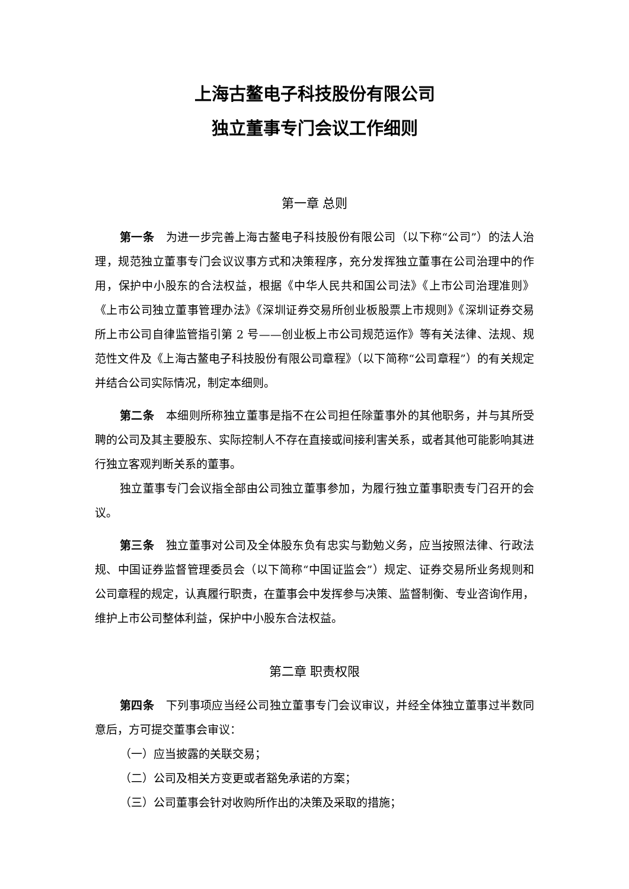上海古鳌电子科技股份有限公司
独立董事专门会议工作细则
第一章 总则
第一条　为进一步完善上海古鳌电子科技股份有限公司（以下称“公司”）的法人治理，规范独立董事专门会议议事方式和决策程序，充分发挥独立董事在公司治理中的作用，保护中小股东的合法权益，根据《中华人民共和国公司法》《上市公司治理准则》《上市公司独立董事管理办法》《深圳证券交易所创业板股票上市规则》《深圳证券交易所上市公司自律监管指引第 2 号——创业板上市公司规范运作》等有关法律、法规、规范性文件及《上海古鳌电子科技股份有限公司章程》（以下简称“公司章程”）的有关规定并结合公司实际情况，制定本细则。
第二条　本细则所称独立董事是指不在公司担任除董事外的其他职务，并与其所受聘的公司及其主要股东、实际控制人不存在直接或间接利害关系，或者其他可能影响其进行独立客观判断关系的董事。
独立董事专门会议指全部由公司独立董事参加，为履行独立董事职责专门召开的会议。
第三条　独立董事对公司及全体股东负有忠实与勤勉义务，应当按照法律、行政法规、中国证券监督管理委员会（以下简称“中国证监会”）规定、证券交易所业务规则和公司章程的规定，认真履行职责，在董事会中发挥参与决策、监督制衡、专业咨询作用，维护上市公司整体利益，保护中小股东合法权益。
第二章 职责权限
第四条　下列事项应当经公司独立董事专门会议审议，并经全体独立董事过半数同意后，方可提交董事会审议：
（一）应当披露的关联交易；
（二）公司及相关方变更或者豁免承诺的方案；
（三）公司董事会针对收购所作出的决策及采取的措施；